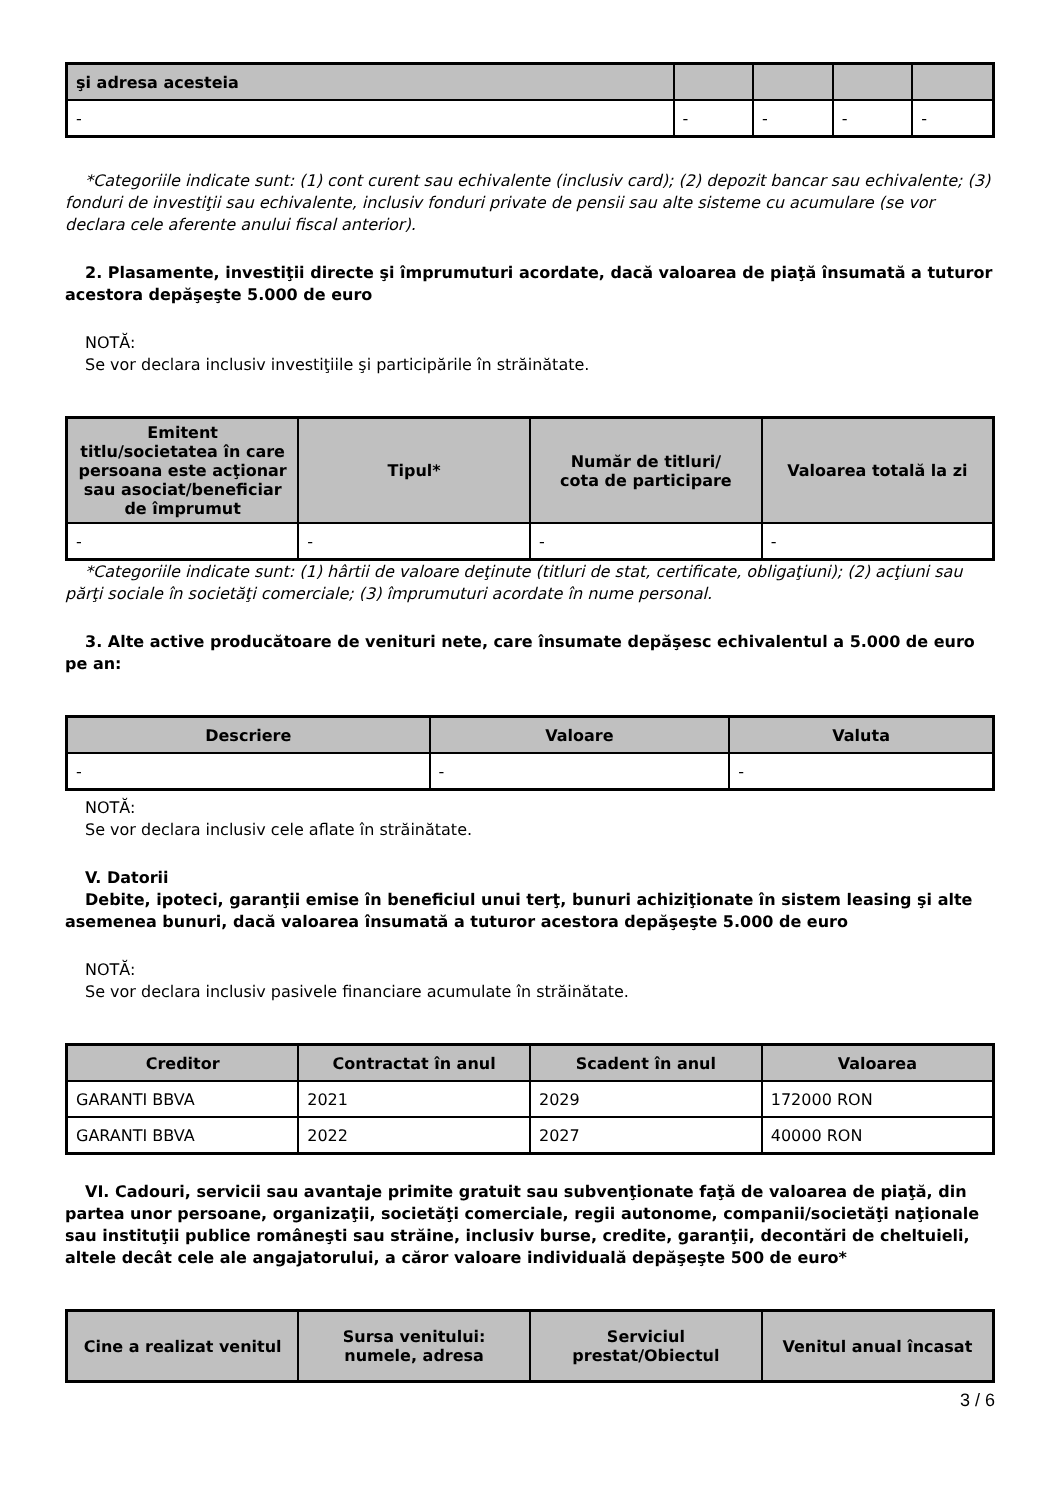| şi adresa acesteia | | | | |
| --- | --- | --- | --- | --- |
| - | - | - | - | - |
*Categoriile indicate sunt: (1) cont curent sau echivalente (inclusiv card); (2) depozit bancar sau echivalente; (3) fonduri de investiţii sau echivalente, inclusiv fonduri private de pensii sau alte sisteme cu acumulare (se vor declara cele aferente anului fiscal anterior).
2. Plasamente, investiţii directe şi împrumuturi acordate, dacă valoarea de piaţă însumată a tuturor acestora depăşeşte 5.000 de euro
NOTĂ:
Se vor declara inclusiv investiţiile şi participările în străinătate.
| Emitent titlu/societatea în care persoana este acţionar sau asociat/beneficiar de împrumut | Tipul* | Număr de titluri/ cota de participare | Valoarea totală la zi |
| --- | --- | --- | --- |
| - | - | - | - |
*Categoriile indicate sunt: (1) hârtii de valoare deţinute (titluri de stat, certificate, obligaţiuni); (2) acţiuni sau părţi sociale în societăţi comerciale; (3) împrumuturi acordate în nume personal.
3. Alte active producătoare de venituri nete, care însumate depăşesc echivalentul a 5.000 de euro pe an:
| Descriere | Valoare | Valuta |
| --- | --- | --- |
| - | - | - |
NOTĂ:
Se vor declara inclusiv cele aflate în străinătate.
V. Datorii
Debite, ipoteci, garanţii emise în beneficiul unui terţ, bunuri achiziţionate în sistem leasing şi alte asemenea bunuri, dacă valoarea însumată a tuturor acestora depăşeşte 5.000 de euro
NOTĂ:
Se vor declara inclusiv pasivele financiare acumulate în străinătate.
| Creditor | Contractat în anul | Scadent în anul | Valoarea |
| --- | --- | --- | --- |
| GARANTI BBVA | 2021 | 2029 | 172000 RON |
| GARANTI BBVA | 2022 | 2027 | 40000 RON |
VI. Cadouri, servicii sau avantaje primite gratuit sau subvenţionate faţă de valoarea de piaţă, din partea unor persoane, organizaţii, societăţi comerciale, regii autonome, companii/societăţi naţionale sau instituţii publice româneşti sau străine, inclusiv burse, credite, garanţii, decontări de cheltuieli, altele decât cele ale angajatorului, a căror valoare individuală depăşeşte 500 de euro*
| Cine a realizat venitul | Sursa venitului: numele, adresa | Serviciul prestat/Obiectul | Venitul anual încasat |
| --- | --- | --- | --- |
3 / 6